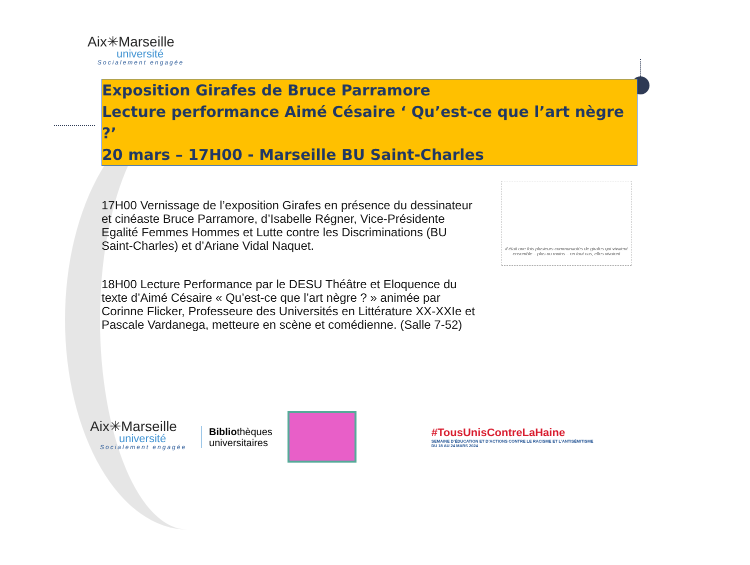Aix✳Marseille
université
Socialement engagée
Exposition Girafes de Bruce Parramore
Lecture performance Aimé Césaire ‘ Qu’est-ce que l’art nègre ?’
20 mars – 17H00 - Marseille BU Saint-Charles
17H00 Vernissage de l’exposition Girafes en présence du dessinateur et cinéaste Bruce Parramore, d’Isabelle Régner, Vice-Présidente Egalité Femmes Hommes et Lutte contre les Discriminations (BU Saint-Charles) et d’Ariane Vidal Naquet.
18H00 Lecture Performance par le DESU Théâtre et Eloquence du texte d’Aimé Césaire « Qu’est-ce que l’art nègre ? » animée par Corinne Flicker, Professeure des Universités en Littérature XX-XXIe et Pascale Vardanega, metteure en scène et comédienne. (Salle 7-52)
il était une fois plusieurs communautés de girafes qui vivaient ensemble – plus ou moins – en tout cas, elles vivaient
Aix✳Marseille
université
Socialement engagée
Bibliothèques
universitaires
#TousUnisContreLaHaine
SEMAINE D’ÉDUCATION ET D’ACTIONS CONTRE LE RACISME ET L’ANTISÉMITISME
DU 18 AU 24 MARS 2024